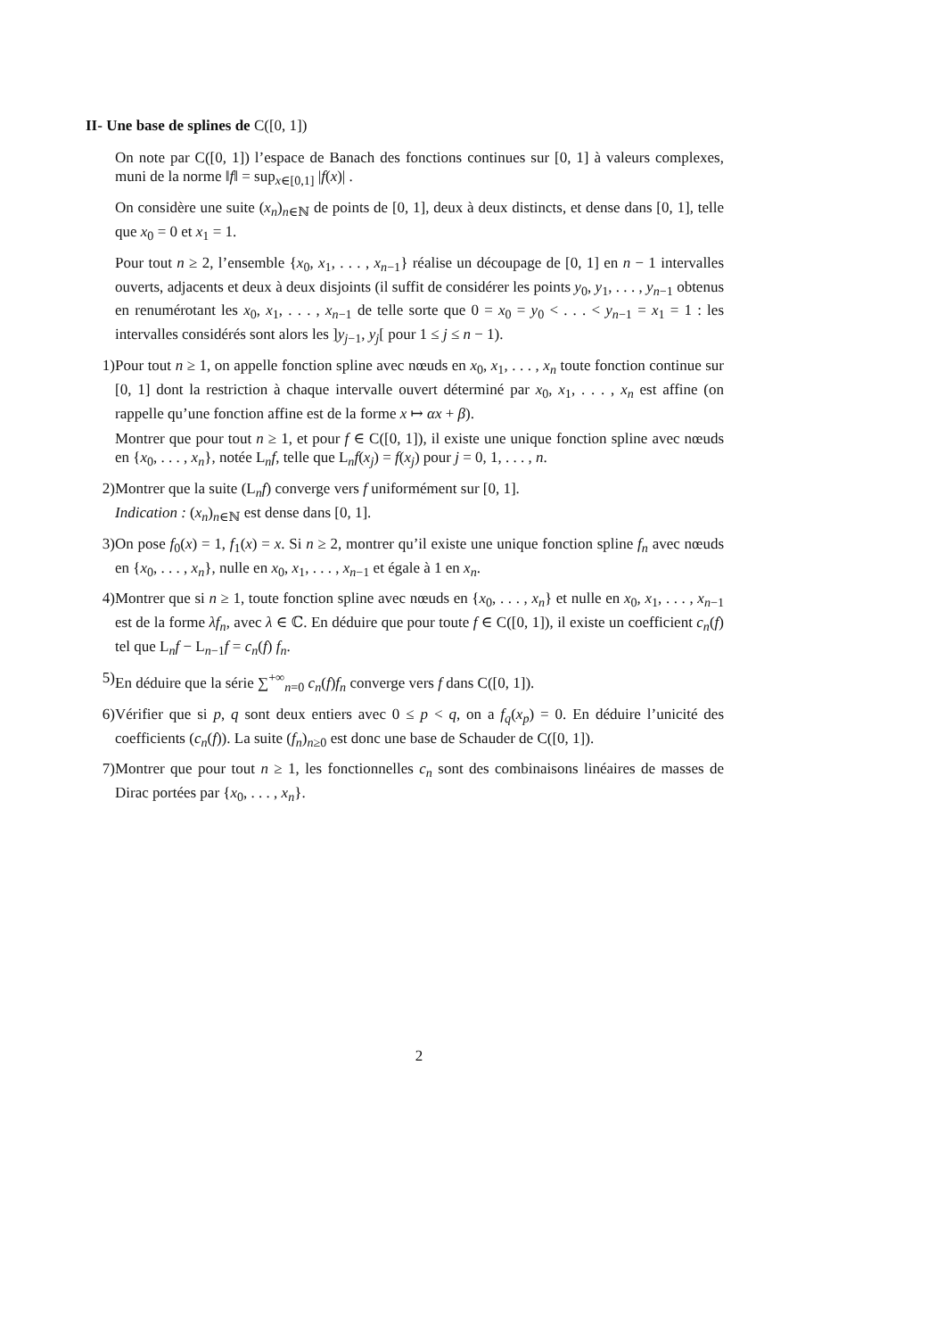II- Une base de splines de C([0, 1])
On note par C([0, 1]) l’espace de Banach des fonctions continues sur [0, 1] à valeurs complexes, muni de la norme ‖f‖ = sup<sub>x∈[0,1]</sub> |f(x)| .
On considère une suite (x<sub>n</sub>)<sub>n∈ℕ</sub> de points de [0, 1], deux à deux distincts, et dense dans [0, 1], telle que x<sub>0</sub> = 0 et x<sub>1</sub> = 1.
Pour tout n ≥ 2, l’ensemble {x<sub>0</sub>, x<sub>1</sub>, . . . , x<sub>n−1</sub>} réalise un découpage de [0, 1] en n − 1 intervalles ouverts, adjacents et deux à deux disjoints (il suffit de considérer les points y<sub>0</sub>, y<sub>1</sub>, . . . , y<sub>n−1</sub> obtenus en renumérotant les x<sub>0</sub>, x<sub>1</sub>, . . . , x<sub>n−1</sub> de telle sorte que 0 = x<sub>0</sub> = y<sub>0</sub> < . . . < y<sub>n−1</sub> = x<sub>1</sub> = 1 : les intervalles considérés sont alors les ]y<sub>j−1</sub>, y<sub>j</sub>[ pour 1 ≤ j ≤ n − 1).
1) Pour tout n ≥ 1, on appelle fonction spline avec nœuds en x<sub>0</sub>, x<sub>1</sub>, . . . , x<sub>n</sub> toute fonction continue sur [0, 1] dont la restriction à chaque intervalle ouvert déterminé par x<sub>0</sub>, x<sub>1</sub>, . . . , x<sub>n</sub> est affine (on rappelle qu’une fonction affine est de la forme x ↦ αx + β).
Montrer que pour tout n ≥ 1, et pour f ∈ C([0, 1]), il existe une unique fonction spline avec nœuds en {x<sub>0</sub>, . . . , x<sub>n</sub>}, notée L<sub>n</sub>f, telle que L<sub>n</sub>f(x<sub>j</sub>) = f(x<sub>j</sub>) pour j = 0, 1, . . . , n.
2) Montrer que la suite (L<sub>n</sub>f) converge vers f uniformément sur [0, 1].
Indication : (x<sub>n</sub>)<sub>n∈ℕ</sub> est dense dans [0, 1].
3) On pose f<sub>0</sub>(x) = 1, f<sub>1</sub>(x) = x. Si n ≥ 2, montrer qu’il existe une unique fonction spline f<sub>n</sub> avec nœuds en {x<sub>0</sub>, . . . , x<sub>n</sub>}, nulle en x<sub>0</sub>, x<sub>1</sub>, . . . , x<sub>n−1</sub> et égale à 1 en x<sub>n</sub>.
4) Montrer que si n ≥ 1, toute fonction spline avec nœuds en {x<sub>0</sub>, . . . , x<sub>n</sub>} et nulle en x<sub>0</sub>, x<sub>1</sub>, . . . , x<sub>n−1</sub> est de la forme λf<sub>n</sub>, avec λ ∈ ℂ. En déduire que pour toute f ∈ C([0, 1]), il existe un coefficient c<sub>n</sub>(f) tel que L<sub>n</sub>f − L<sub>n−1</sub>f = c<sub>n</sub>(f) f<sub>n</sub>.
5) En déduire que la série ∑<sup>+∞</sup><sub>n=0</sub> c<sub>n</sub>(f)f<sub>n</sub> converge vers f dans C([0, 1]).
6) Vérifier que si p, q sont deux entiers avec 0 ≤ p < q, on a f<sub>q</sub>(x<sub>p</sub>) = 0. En déduire l’unicité des coefficients (c<sub>n</sub>(f)). La suite (f<sub>n</sub>)<sub>n≥0</sub> est donc une base de Schauder de C([0, 1]).
7) Montrer que pour tout n ≥ 1, les fonctionnelles c<sub>n</sub> sont des combinaisons linéaires de masses de Dirac portées par {x<sub>0</sub>, . . . , x<sub>n</sub>}.
2